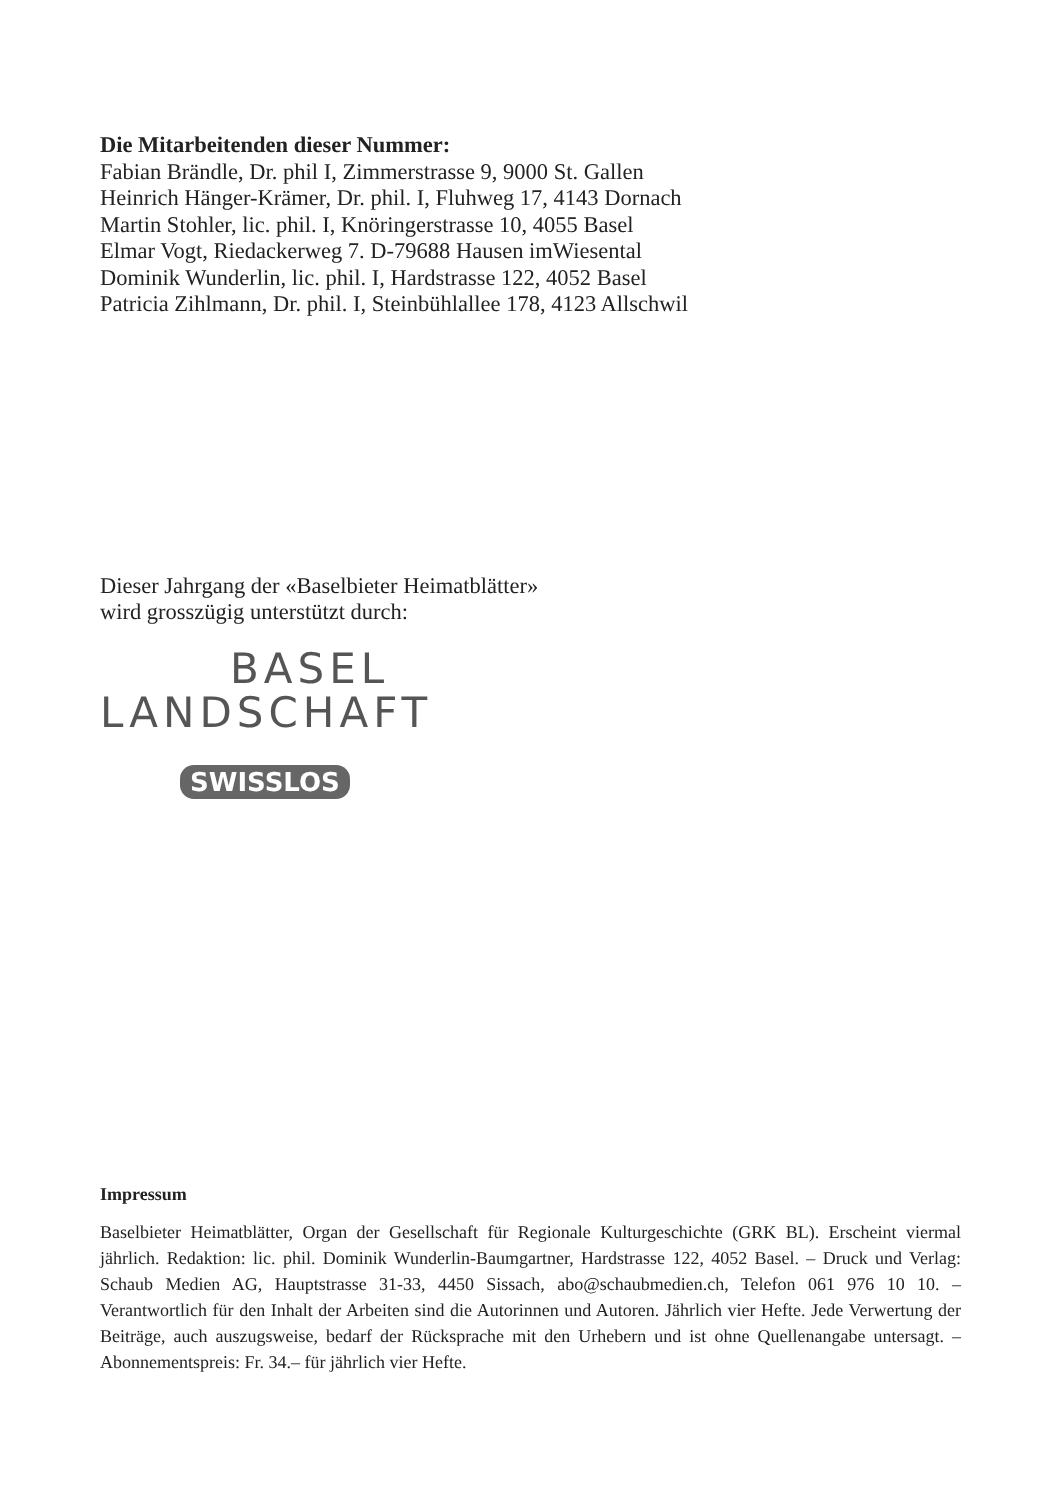Die Mitarbeitenden dieser Nummer:
Fabian Brändle, Dr. phil I, Zimmerstrasse 9, 9000 St. Gallen
Heinrich Hänger-Krämer, Dr. phil. I, Fluhweg 17, 4143 Dornach
Martin Stohler, lic. phil. I, Knöringerstrasse 10, 4055 Basel
Elmar Vogt, Riedackerweg 7. D-79688 Hausen imWiesental
Dominik Wunderlin, lic. phil. I, Hardstrasse 122, 4052 Basel
Patricia Zihlmann, Dr. phil. I, Steinbühlallee 178, 4123 Allschwil
Dieser Jahrgang der «Baselbieter Heimatblätter»
wird grosszügig unterstützt durch:
BASEL
LANDSCHAFT
SWISSLOS
Impressum
Baselbieter Heimatblätter, Organ der Gesellschaft für Regionale Kulturgeschichte (GRK BL). Erscheint viermal jährlich. Redaktion: lic. phil. Dominik Wunderlin-Baumgartner, Hardstrasse 122, 4052 Basel. – Druck und Verlag: Schaub Medien AG, Hauptstrasse 31-33, 4450 Sissach, abo@schaubmedien.ch, Telefon 061 976 10 10. – Verantwortlich für den Inhalt der Arbeiten sind die Autorinnen und Autoren. Jährlich vier Hefte. Jede Verwertung der Beiträge, auch auszugsweise, bedarf der Rücksprache mit den Urhebern und ist ohne Quellenangabe untersagt. – Abonnementspreis: Fr. 34.– für jährlich vier Hefte.